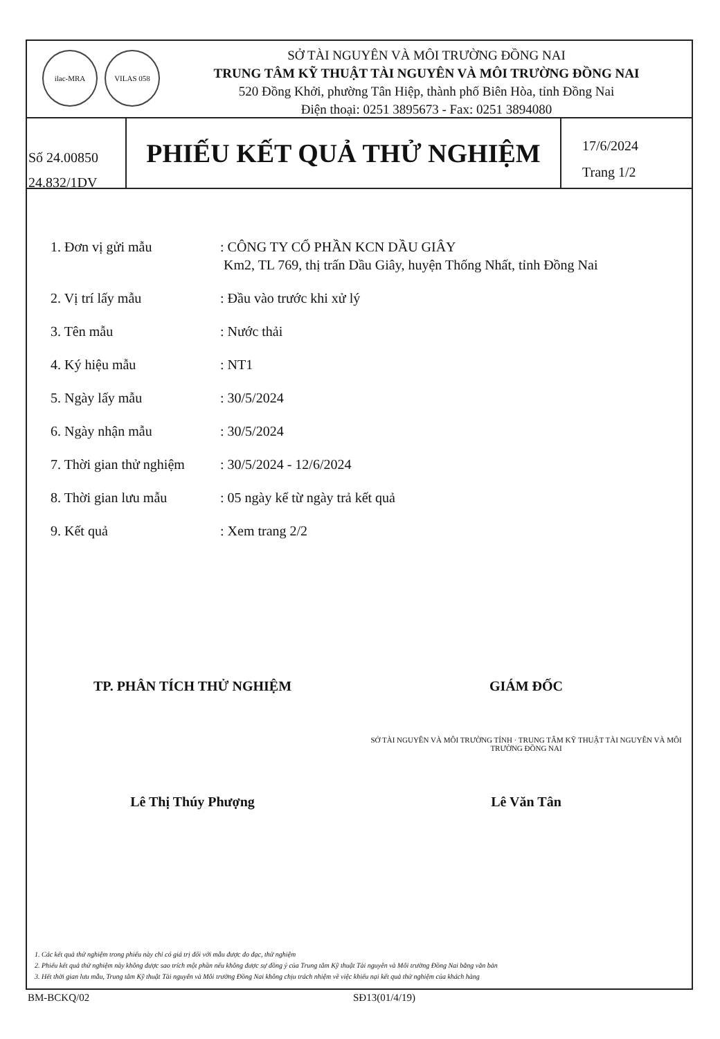ilac-MRA VILAS 058
SỞ TÀI NGUYÊN VÀ MÔI TRƯỜNG ĐỒNG NAI
TRUNG TÂM KỸ THUẬT TÀI NGUYÊN VÀ MÔI TRƯỜNG ĐỒNG NAI
520 Đồng Khởi, phường Tân Hiệp, thành phố Biên Hòa, tỉnh Đồng Nai
Điện thoại: 0251 3895673 - Fax: 0251 3894080
Số 24.00850
24.832/1DV
PHIẾU KẾT QUẢ THỬ NGHIỆM
17/6/2024
Trang 1/2
1. Đơn vị gửi mẫu : CÔNG TY CỔ PHẦN KCN DẦU GIÂY
Km2, TL 769, thị trấn Dầu Giây, huyện Thống Nhất, tỉnh Đồng Nai
2. Vị trí lấy mẫu : Đầu vào trước khi xử lý
3. Tên mẫu : Nước thải
4. Ký hiệu mẫu : NT1
5. Ngày lấy mẫu : 30/5/2024
6. Ngày nhận mẫu : 30/5/2024
7. Thời gian thử nghiệm
: 30/5/2024 - 12/6/2024
8. Thời gian lưu mẫu : 05 ngày kể từ ngày trả kết quả
9. Kết quả : Xem trang 2/2
TP. PHÂN TÍCH THỬ NGHIỆM
Lê Thị Thúy Phượng
GIÁM ĐỐC
SỞ TÀI NGUYÊN VÀ MÔI TRƯỜNG TỈNH · TRUNG TÂM KỸ THUẬT TÀI NGUYÊN VÀ MÔI TRƯỜNG ĐỒNG NAI
Lê Văn Tân
1. Các kết quả thử nghiệm trong phiếu này chỉ có giá trị đối với mẫu được đo đạc, thử nghiệm
2. Phiếu kết quả thử nghiệm này không được sao trích một phần nếu không được sự đồng ý của Trung tâm Kỹ thuật Tài nguyên và Môi trường Đồng Nai bằng văn bản
3. Hết thời gian lưu mẫu, Trung tâm Kỹ thuật Tài nguyên và Môi trường Đồng Nai không chịu trách nhiệm về việc khiếu nại kết quả thử nghiệm của khách hàng
BM-BCKQ/02 SĐ13(01/4/19)